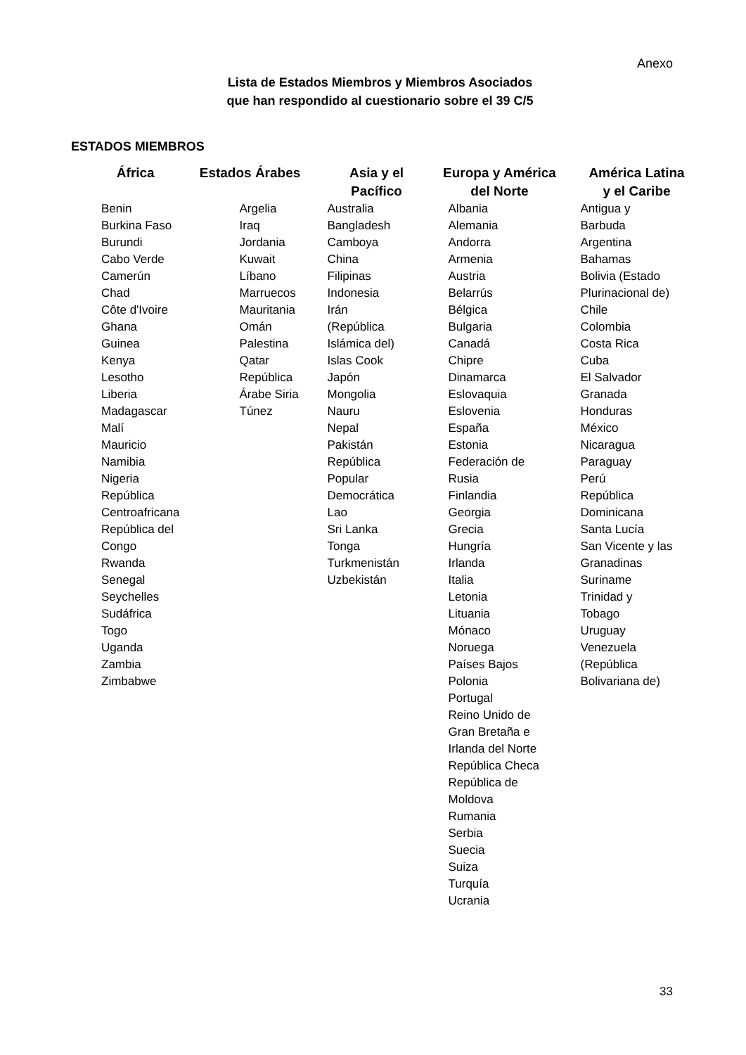Anexo
Lista de Estados Miembros y Miembros Asociados
que han respondido al cuestionario sobre el 39 C/5
ESTADOS MIEMBROS
| África | Estados Árabes | Asia y el Pacífico | Europa y América del Norte | América Latina y el Caribe |
| --- | --- | --- | --- | --- |
| Benin Burkina Faso Burundi Cabo Verde Camerún Chad Côte d'Ivoire Ghana Guinea Kenya Lesotho Liberia Madagascar Malí Mauricio Namibia Nigeria República Centroafricana República del Congo Rwanda Senegal Seychelles Sudáfrica Togo Uganda Zambia Zimbabwe | Argelia Iraq Jordania Kuwait Líbano Marruecos Mauritania Omán Palestina Qatar República Árabe Siria Túnez | Australia Bangladesh Camboya China Filipinas Indonesia Irán (República Islámica del) Islas Cook Japón Mongolia Nauru Nepal Pakistán República Popular Democrática Lao Sri Lanka Tonga Turkmenistán Uzbekistán | Albania Alemania Andorra Armenia Austria Belarrús Bélgica Bulgaria Canadá Chipre Dinamarca Eslovaquia Eslovenia España Estonia Federación de Rusia Finlandia Georgia Grecia Hungría Irlanda Italia Letonia Lituania Mónaco Noruega Países Bajos Polonia Portugal Reino Unido de Gran Bretaña e Irlanda del Norte República Checa República de Moldova Rumania Serbia Suecia Suiza Turquía Ucrania | Antigua y Barbuda Argentina Bahamas Bolivia (Estado Plurinacional de) Chile Colombia Costa Rica Cuba El Salvador Granada Honduras México Nicaragua Paraguay Perú República Dominicana Santa Lucía San Vicente y las Granadinas Suriname Trinidad y Tobago Uruguay Venezuela (República Bolivariana de) |
33